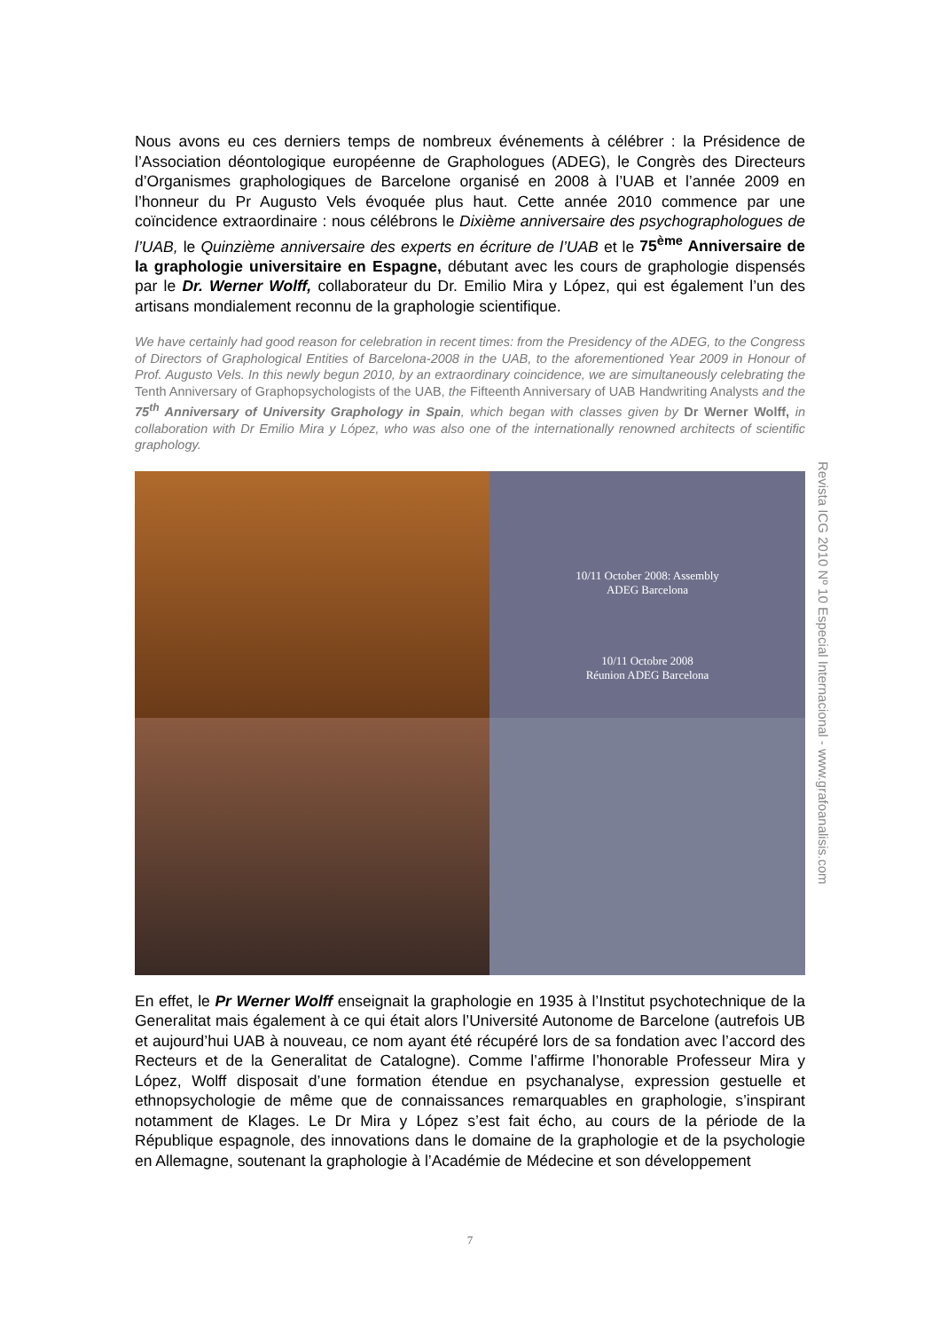Nous avons eu ces derniers temps de nombreux événements à célébrer : la Présidence de l’Association déontologique européenne de Graphologues (ADEG), le Congrès des Directeurs d’Organismes graphologiques de Barcelone organisé en 2008 à l’UAB et l’année 2009 en l’honneur du Pr Augusto Vels évoquée plus haut. Cette année 2010 commence par une coïncidence extraordinaire : nous célébrons le Dixième anniversaire des psychographologues de l’UAB, le Quinzième anniversaire des experts en écriture de l’UAB et le 75<sup>ème</sup> Anniversaire de la graphologie universitaire en Espagne, débutant avec les cours de graphologie dispensés par le Dr. Werner Wolff, collaborateur du Dr. Emilio Mira y López, qui est également l’un des artisans mondialement reconnu de la graphologie scientifique.
We have certainly had good reason for celebration in recent times: from the Presidency of the ADEG, to the Congress of Directors of Graphological Entities of Barcelona-2008 in the UAB, to the aforementioned Year 2009 in Honour of Prof. Augusto Vels. In this newly begun 2010, by an extraordinary coincidence, we are simultaneously celebrating the Tenth Anniversary of Graphopsychologists of the UAB, the Fifteenth Anniversary of UAB Handwriting Analysts and the 75<sup>th</sup> Anniversary of University Graphology in Spain, which began with classes given by Dr Werner Wolff, in collaboration with Dr Emilio Mira y López, who was also one of the internationally renowned architects of scientific graphology.
10/11 October 2008: Assembly
ADEG Barcelona
10/11 Octobre 2008
Réunion ADEG Barcelona
En effet, le Pr Werner Wolff enseignait la graphologie en 1935 à l’Institut psychotechnique de la Generalitat mais également à ce qui était alors l’Université Autonome de Barcelone (autrefois UB et aujourd’hui UAB à nouveau, ce nom ayant été récupéré lors de sa fondation avec l’accord des Recteurs et de la Generalitat de Catalogne). Comme l’affirme l’honorable Professeur Mira y López, Wolff disposait d’une formation étendue en psychanalyse, expression gestuelle et ethnopsychologie de même que de connaissances remarquables en graphologie, s’inspirant notamment de Klages. Le Dr Mira y López s’est fait écho, au cours de la période de la République espagnole, des innovations dans le domaine de la graphologie et de la psychologie en Allemagne, soutenant la graphologie à l’Académie de Médecine et son développement
Revista ICG 2010 Nº 10 Especial Internacional - www.grafoanalisis.com
7